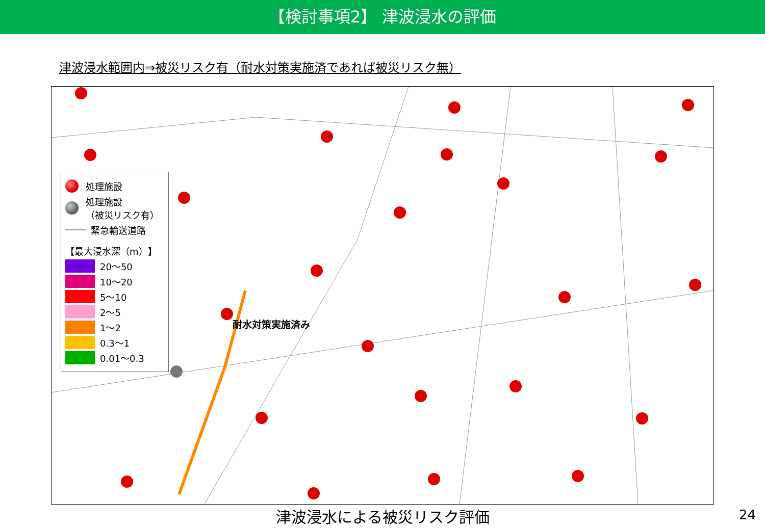【検討事項2】 津波浸水の評価
津波浸水範囲内⇒被災リスク有（耐水対策実施済であれば被災リスク無）
耐水対策実施済み
処理施設
処理施設
（被災リスク有）
緊急輸送道路
【最大浸水深（m）】
20～50
10～20
5～10
2～5
1～2
0.3～1
0.01～0.3
津波浸水による被災リスク評価 24